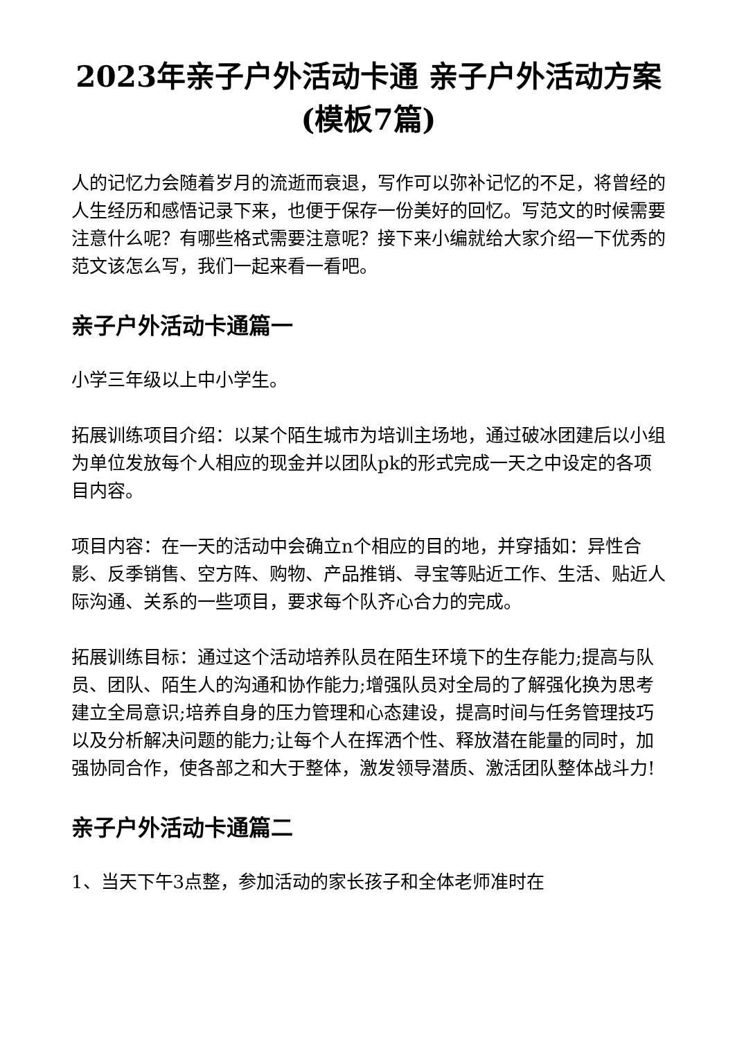2023年亲子户外活动卡通 亲子户外活动方案(模板7篇)
人的记忆力会随着岁月的流逝而衰退，写作可以弥补记忆的不足，将曾经的人生经历和感悟记录下来，也便于保存一份美好的回忆。写范文的时候需要注意什么呢？有哪些格式需要注意呢？接下来小编就给大家介绍一下优秀的范文该怎么写，我们一起来看一看吧。
亲子户外活动卡通篇一
小学三年级以上中小学生。
拓展训练项目介绍：以某个陌生城市为培训主场地，通过破冰团建后以小组为单位发放每个人相应的现金并以团队pk的形式完成一天之中设定的各项目内容。
项目内容：在一天的活动中会确立n个相应的目的地，并穿插如：异性合影、反季销售、空方阵、购物、产品推销、寻宝等贴近工作、生活、贴近人际沟通、关系的一些项目，要求每个队齐心合力的完成。
拓展训练目标：通过这个活动培养队员在陌生环境下的生存能力;提高与队员、团队、陌生人的沟通和协作能力;增强队员对全局的了解强化换为思考建立全局意识;培养自身的压力管理和心态建设，提高时间与任务管理技巧以及分析解决问题的能力;让每个人在挥洒个性、释放潜在能量的同时，加强协同合作，使各部之和大于整体，激发领导潜质、激活团队整体战斗力!
亲子户外活动卡通篇二
1、当天下午3点整，参加活动的家长孩子和全体老师准时在